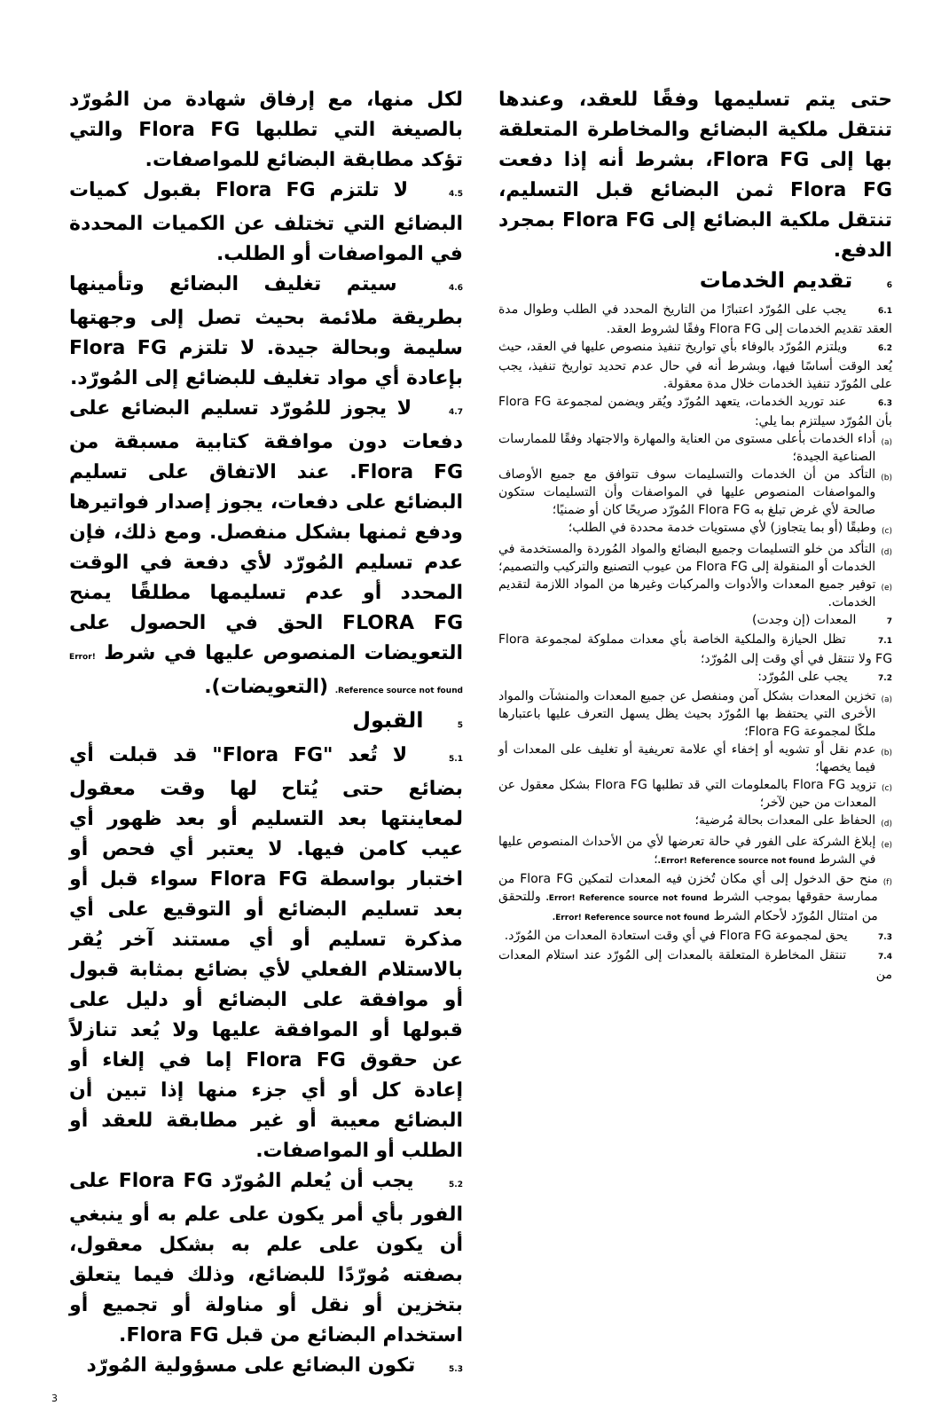حتى يتم تسليمها وفقًا للعقد، وعندها تنتقل ملكية البضائع والمخاطرة المتعلقة بها إلى Flora FG، بشرط أنه إذا دفعت Flora FG ثمن البضائع قبل التسليم، تنتقل ملكية البضائع إلى Flora FG بمجرد الدفع.
6 تقديم الخدمات
6.1 يجب على المُورّد اعتبارًا من التاريخ المحدد في الطلب وطوال مدة العقد تقديم الخدمات إلى Flora FG وفقًا لشروط العقد.
6.2 ويلتزم المُورّد بالوفاء بأي تواريخ تنفيذ منصوص عليها في العقد، حيث يُعد الوقت أساسًا فيها، وبشرط أنه في حال عدم تحديد تواريخ تنفيذ، يجب على المُورّد تنفيذ الخدمات خلال مدة معقولة.
6.3 عند توريد الخدمات، يتعهد المُورّد ويُقر ويضمن لمجموعة Flora FG بأن المُورّد سيلتزم بما يلي:
(a)
أداء الخدمات بأعلى مستوى من العناية والمهارة والاجتهاد وفقًا للممارسات الصناعية الجيدة؛
(b)
التأكد من أن الخدمات والتسليمات سوف تتوافق مع جميع الأوصاف والمواصفات المنصوص عليها في المواصفات وأن التسليمات ستكون صالحة لأي غرض تبلغ به Flora FG المُورّد صريحًا كان أو ضمنيًا؛
(c)
وطبقًا (أو بما يتجاوز) لأي مستويات خدمة محددة في الطلب؛
(d)
التأكد من خلو التسليمات وجميع البضائع والمواد المُوردة والمستخدمة في الخدمات أو المنقولة إلى Flora FG من عيوب التصنيع والتركيب والتصميم؛
(e)
توفير جميع المعدات والأدوات والمركبات وغيرها من المواد اللازمة لتقديم الخدمات.
7 المعدات (إن وجدت)
7.1 تظل الحيازة والملكية الخاصة بأي معدات مملوكة لمجموعة Flora FG ولا تنتقل في أي وقت إلى المُورّد؛
7.2 يجب على المُورّد:
(a)
تخزين المعدات بشكل آمن ومنفصل عن جميع المعدات والمنشآت والمواد الأخرى التي يحتفظ بها المُورّد بحيث يظل يسهل التعرف عليها باعتبارها ملكًا لمجموعة Flora FG؛
(b)
عدم نقل أو تشويه أو إخفاء أي علامة تعريفية أو تغليف على المعدات أو فيما يخصها؛
(c)
تزويد Flora FG بالمعلومات التي قد تطلبها Flora FG بشكل معقول عن المعدات من حين لآخر؛
(d)
الحفاظ على المعدات بحالة مُرضية؛
(e)
إبلاغ الشركة على الفور في حالة تعرضها لأي من الأحداث المنصوص عليها في الشرط Error! Reference source not found.؛
(f)
منح حق الدخول إلى أي مكان تُخزن فيه المعدات لتمكين Flora FG من ممارسة حقوقها بموجب الشرط Error! Reference source not found. وللتحقق من امتثال المُورّد لأحكام الشرط Error! Reference source not found.
7.3 يحق لمجموعة Flora FG في أي وقت استعادة المعدات من المُورّد.
7.4 تنتقل المخاطرة المتعلقة بالمعدات إلى المُورّد عند استلام المعدات من
لكل منها، مع إرفاق شهادة من المُورّد بالصيغة التي تطلبها Flora FG والتي تؤكد مطابقة البضائع للمواصفات.
4.5 لا تلتزم Flora FG بقبول كميات البضائع التي تختلف عن الكميات المحددة في المواصفات أو الطلب.
4.6 سيتم تغليف البضائع وتأمينها بطريقة ملائمة بحيث تصل إلى وجهتها سليمة وبحالة جيدة. لا تلتزم Flora FG بإعادة أي مواد تغليف للبضائع إلى المُورّد.
4.7 لا يجوز للمُورّد تسليم البضائع على دفعات دون موافقة كتابية مسبقة من Flora FG. عند الاتفاق على تسليم البضائع على دفعات، يجوز إصدار فواتيرها ودفع ثمنها بشكل منفصل. ومع ذلك، فإن عدم تسليم المُورّد لأي دفعة في الوقت المحدد أو عدم تسليمها مطلقًا يمنح FLORA FG الحق في الحصول على التعويضات المنصوص عليها في شرط Error! Reference source not found. (التعويضات).
5 القبول
5.1 لا تُعد "Flora FG" قد قبلت أي بضائع حتى يُتاح لها وقت معقول لمعاينتها بعد التسليم أو بعد ظهور أي عيب كامن فيها. لا يعتبر أي فحص أو اختبار بواسطة Flora FG سواء قبل أو بعد تسليم البضائع أو التوقيع على أي مذكرة تسليم أو أي مستند آخر يُقر بالاستلام الفعلي لأي بضائع بمثابة قبول أو موافقة على البضائع أو دليل على قبولها أو الموافقة عليها ولا يُعد تنازلاً عن حقوق Flora FG إما في إلغاء أو إعادة كل أو أي جزء منها إذا تبين أن البضائع معيبة أو غير مطابقة للعقد أو الطلب أو المواصفات.
5.2 يجب أن يُعلم المُورّد Flora FG على الفور بأي أمر يكون على علم به أو ينبغي أن يكون على علم به بشكل معقول، بصفته مُورّدًا للبضائع، وذلك فيما يتعلق بتخزين أو نقل أو مناولة أو تجميع أو استخدام البضائع من قبل Flora FG.
5.3 تكون البضائع على مسؤولية المُورّد
3